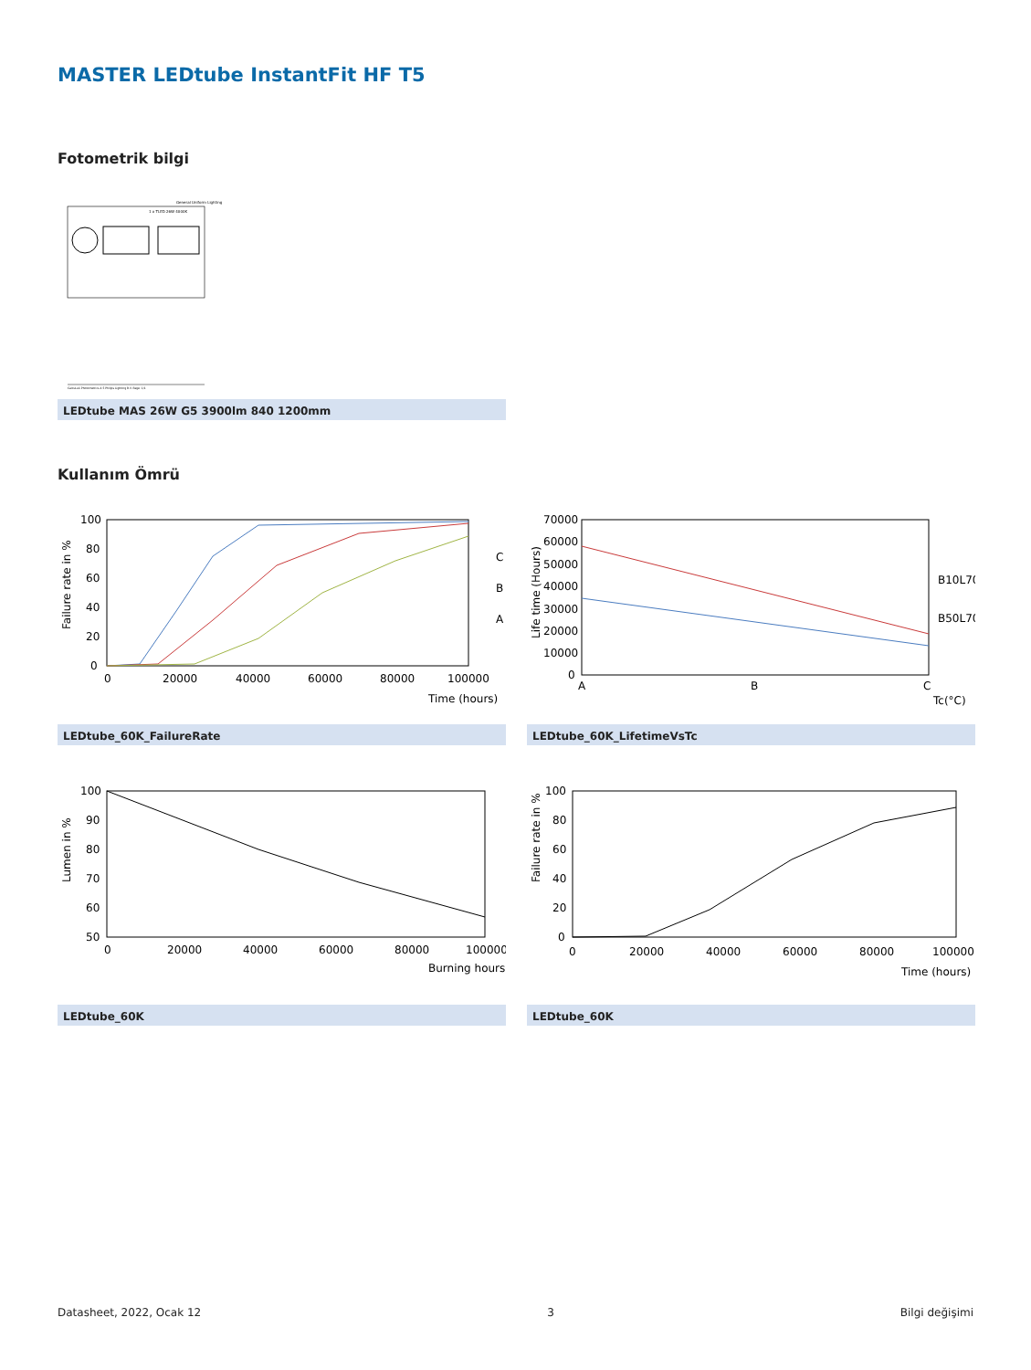MASTER LEDtube InstantFit HF T5
Fotometrik bilgi
General Uniform Lighting
1 x TLED 26W 4000K
CalcuLuX Photometrics 4.5 Philips Lighting B.V. Page: 1/1
LEDtube MAS 26W G5 3900lm 840 1200mm
Kullanım Ömrü
Failure rate in %
100
80
60
40
20
0
0
20000
40000
60000
80000
100000
Time (hours)
C
B
A
LEDtube_60K_FailureRate
Life time (Hours)
70000
60000
50000
40000
30000
20000
10000
0
A
B
C
Tc(°C)
B10L70
B50L70
LEDtube_60K_LifetimeVsTc
Lumen in %
100
90
80
70
60
50
0
20000
40000
60000
80000
100000
Burning hours
LEDtube_60K
Failure rate in %
100
80
60
40
20
0
0
20000
40000
60000
80000
100000
Time (hours)
LEDtube_60K
Datasheet, 2022, Ocak 12 3 Bilgi değişimi